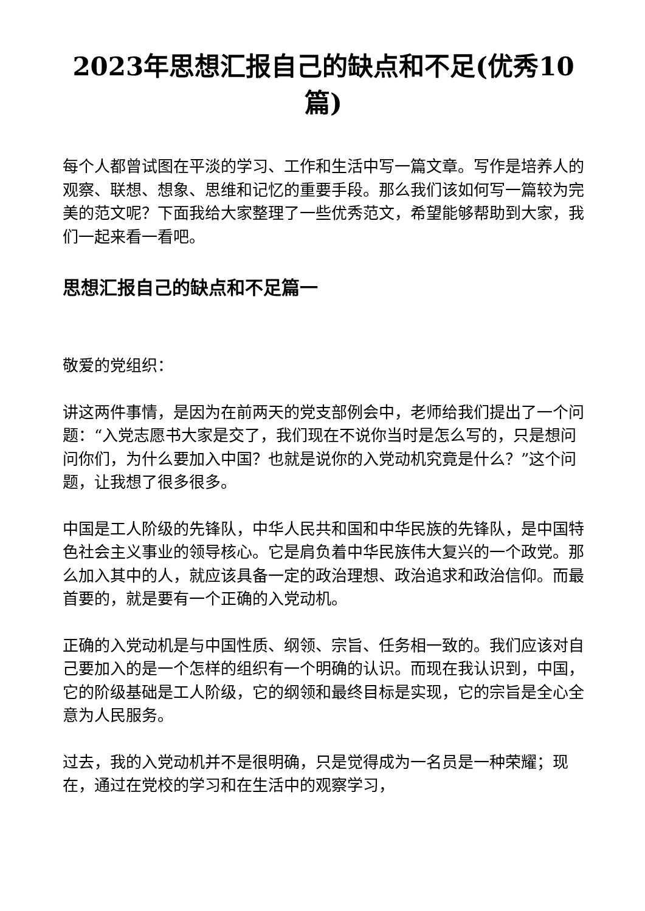2023年思想汇报自己的缺点和不足(优秀10篇)
每个人都曾试图在平淡的学习、工作和生活中写一篇文章。写作是培养人的观察、联想、想象、思维和记忆的重要手段。那么我们该如何写一篇较为完美的范文呢？下面我给大家整理了一些优秀范文，希望能够帮助到大家，我们一起来看一看吧。
思想汇报自己的缺点和不足篇一
敬爱的党组织：
讲这两件事情，是因为在前两天的党支部例会中，老师给我们提出了一个问题：“入党志愿书大家是交了，我们现在不说你当时是怎么写的，只是想问问你们，为什么要加入中国？也就是说你的入党动机究竟是什么？”这个问题，让我想了很多很多。
中国是工人阶级的先锋队，中华人民共和国和中华民族的先锋队，是中国特色社会主义事业的领导核心。它是肩负着中华民族伟大复兴的一个政党。那么加入其中的人，就应该具备一定的政治理想、政治追求和政治信仰。而最首要的，就是要有一个正确的入党动机。
正确的入党动机是与中国性质、纲领、宗旨、任务相一致的。我们应该对自己要加入的是一个怎样的组织有一个明确的认识。而现在我认识到，中国，它的阶级基础是工人阶级，它的纲领和最终目标是实现，它的宗旨是全心全意为人民服务。
过去，我的入党动机并不是很明确，只是觉得成为一名员是一种荣耀；现在，通过在党校的学习和在生活中的观察学习，